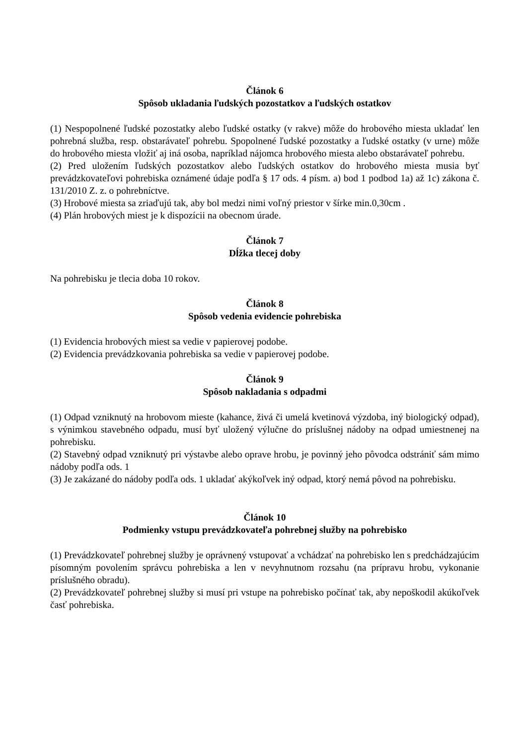Článok 6
Spôsob ukladania ľudských pozostatkov a ľudských ostatkov
(1) Nespopolnené ľudské pozostatky alebo ľudské ostatky (v rakve) môže do hrobového miesta ukladať len pohrebná služba, resp. obstarávateľ pohrebu. Spopolnené ľudské pozostatky a ľudské ostatky (v urne) môže do hrobového miesta vložiť aj iná osoba, napríklad nájomca hrobového miesta alebo obstarávateľ pohrebu.
(2) Pred uložením ľudských pozostatkov alebo ľudských ostatkov do hrobového miesta musia byť prevádzkovateľovi pohrebiska oznámené údaje podľa § 17 ods. 4 písm. a) bod 1 podbod 1a) až 1c) zákona č. 131/2010 Z. z. o pohrebníctve.
(3) Hrobové miesta sa zriaďujú tak, aby bol medzi nimi voľný priestor v šírke min.0,30cm .
(4) Plán hrobových miest je k dispozícii na obecnom úrade.
Článok 7
Dĺžka tlecej doby
Na pohrebisku je tlecia doba 10 rokov.
Článok 8
Spôsob vedenia evidencie pohrebiska
(1) Evidencia hrobových miest sa vedie v papierovej podobe.
(2) Evidencia prevádzkovania pohrebiska sa vedie v papierovej podobe.
Článok 9
Spôsob nakladania s odpadmi
(1) Odpad vzniknutý na hrobovom mieste (kahance, živá či umelá kvetinová výzdoba, iný biologický odpad), s výnimkou stavebného odpadu, musí byť uložený výlučne do príslušnej nádoby na odpad umiestnenej na pohrebisku.
(2) Stavebný odpad vzniknutý pri výstavbe alebo oprave hrobu, je povinný jeho pôvodca odstrániť sám mimo nádoby podľa ods. 1
(3) Je zakázané do nádoby podľa ods. 1 ukladať akýkoľvek iný odpad, ktorý nemá pôvod na pohrebisku.
Článok 10
Podmienky vstupu prevádzkovateľa pohrebnej služby na pohrebisko
(1) Prevádzkovateľ pohrebnej služby je oprávnený vstupovať a vchádzať na pohrebisko len s predchádzajúcim písomným povolením správcu pohrebiska a len v nevyhnutnom rozsahu (na prípravu hrobu, vykonanie príslušného obradu).
(2) Prevádzkovateľ pohrebnej služby si musí pri vstupe na pohrebisko počínať tak, aby nepoškodil akúkoľvek časť pohrebiska.